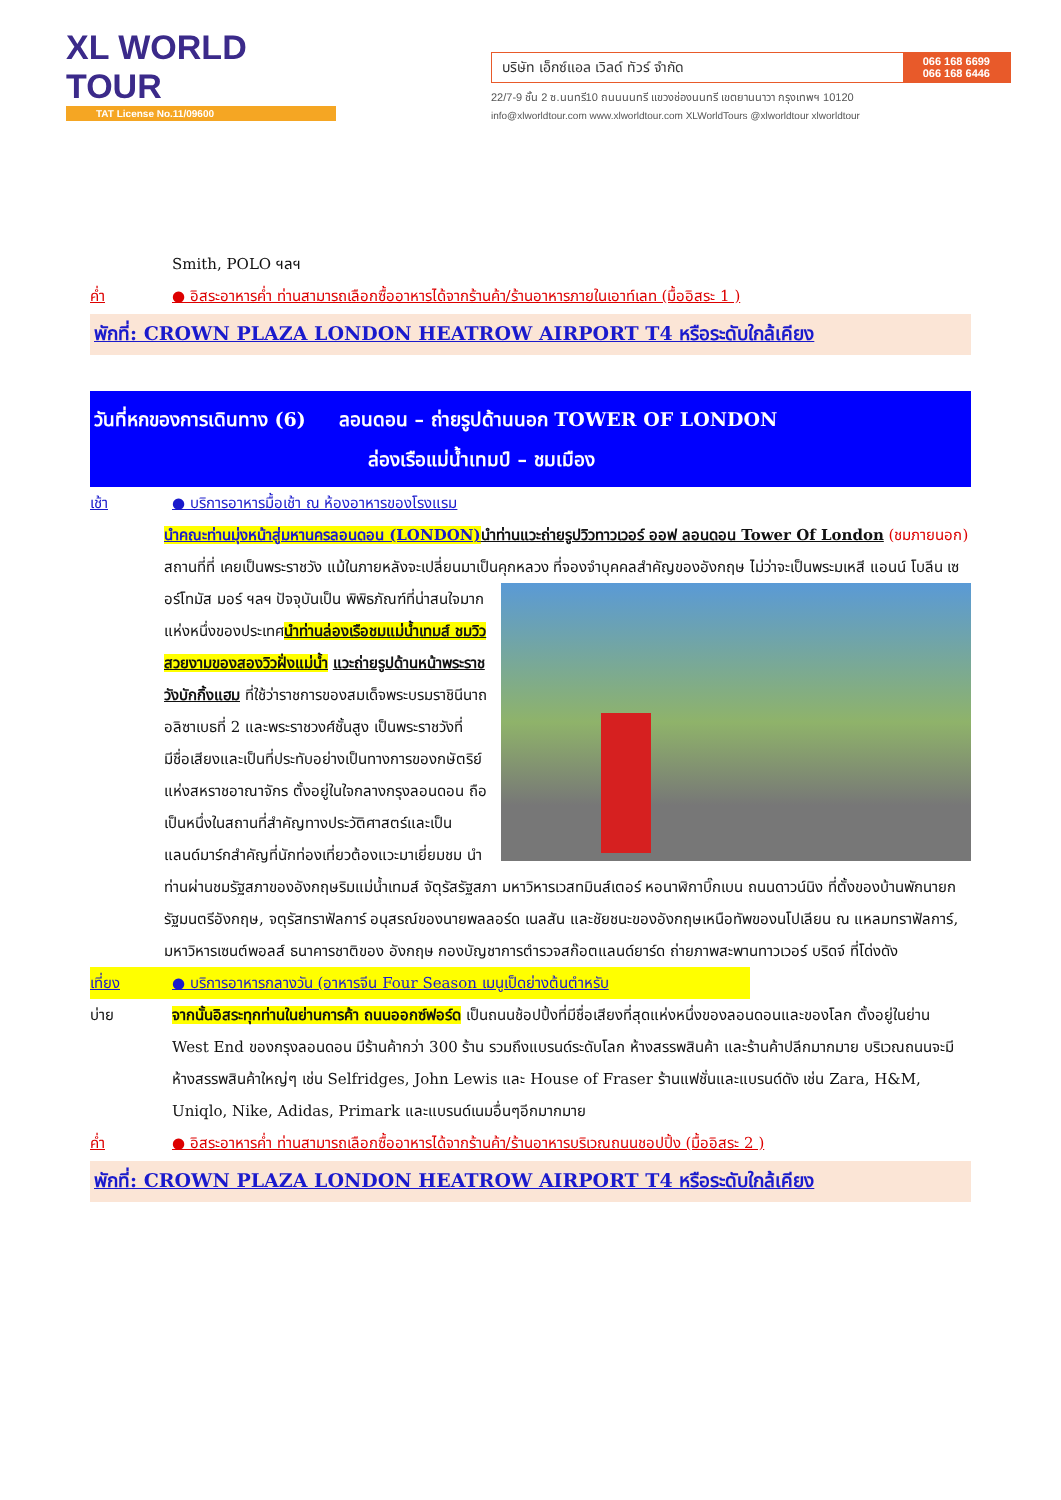XL WORLD TOUR
TAT License No.11/09600
บริษัท เอ็กซ์แอล เวิลด์ ทัวร์ จำกัด 066 168 6699
066 168 6446
22/7-9 ชั้น 2 ซ.นนทรี10 ถนนนนทรี แขวงช่องนนทรี เขตยานนาวา กรุงเทพฯ 10120
info@xlworldtour.com www.xlworldtour.com XLWorldTours @xlworldtour xlworldtour
Smith, POLO ฯลฯ
ค่ำ ● อิสระอาหารค่ำ ท่านสามารถเลือกซื้ออาหารได้จากร้านค้า/ร้านอาหารภายในเอาท์เลท (มื้ออิสระ 1 )
พักที่: CROWN PLAZA LONDON HEATROW AIRPORT T4 หรือระดับใกล้เคียง
วันที่หกของการเดินทาง (6) ลอนดอน – ถ่ายรูปด้านนอก TOWER OF LONDON
ล่องเรือแม่น้ำเทมป์ – ชมเมือง
เช้า ● บริการอาหารมื้อเช้า ณ ห้องอาหารของโรงแรม
นำคณะท่านมุ่งหน้าสู่มหานครลอนดอน (LONDON) นำท่านแวะถ่ายรูปวิวทาวเวอร์ ออฟ ลอนดอน Tower Of London (ชมภายนอก) สถานที่ที่ เคยเป็นพระราชวัง แม้ในภายหลังจะเปลี่ยนมาเป็นคุกหลวง ที่จองจำบุคคลสำคัญของอังกฤษ ไม่ว่าจะเป็นพระมเหสี แอนน์ โบลีน เซอร์โทมัส มอร์ ฯลฯ ปัจจุบันเป็น
พิพิธภัณฑ์ที่น่าสนใจมากแห่งหนึ่งของประเทศนำท่านล่องเรือชมแม่น้ำเทมส์ ชมวิวสวยงามของสองวิวฝั่งแม่น้ำ แวะถ่ายรูปด้านหน้าพระราชวังบักกิ้งแฮม ที่ใช้ว่าราชการของสมเด็จพระบรมราชินีนาถอลิซาเบธที่ 2 และพระราชวงศ์ชั้นสูง เป็นพระราชวังที่มีชื่อเสียงและเป็นที่ประทับอย่างเป็นทางการของกษัตริย์แห่งสหราชอาณาจักร ตั้งอยู่ในใจกลางกรุงลอนดอน ถือเป็นหนึ่งในสถานที่สำคัญทางประวัติศาสตร์และเป็นแลนด์มาร์กสำคัญที่นักท่องเที่ยวต้องแวะมาเยี่ยมชม นำท่านผ่านชมรัฐสภาของอังกฤษริมแม่น้ำเทมส์ จัตุรัสรัฐสภา มหาวิหารเวสทมินส์เตอร์ หอนาฬิกาบิ๊กเบน ถนนดาวน์นิง ที่ตั้งของบ้านพักนายก รัฐมนตรีอังกฤษ, จตุรัสทราฟัลการ์ อนุสรณ์ของนายพลลอร์ด เนลสัน และชัยชนะของอังกฤษเหนือทัพของนโปเลียน ณ แหลมทราฟัลการ์, มหาวิหารเซนต์พอลส์ ธนาคารชาติของ อังกฤษ กองบัญชาการตำรวจสก๊อตแลนด์ยาร์ด ถ่ายภาพสะพานทาวเวอร์ บริดจ์ ที่โด่งดัง
เที่ยง ● บริการอาหารกลางวัน (อาหารจีน Four Season เมนูเป็ดย่างต้นตำหรับ
บ่าย จากนั้นอิสระทุกท่านในย่านการค้า ถนนออกซ์ฟอร์ด เป็นถนนช้อปปิ้งที่มีชื่อเสียงที่สุดแห่งหนึ่งของลอนดอนและของโลก ตั้งอยู่ในย่าน West End ของกรุงลอนดอน มีร้านค้ากว่า 300 ร้าน รวมถึงแบรนด์ระดับโลก ห้างสรรพสินค้า และร้านค้าปลีกมากมาย บริเวณถนนจะมีห้างสรรพสินค้าใหญ่ๆ เช่น Selfridges, John Lewis และ House of Fraser ร้านแฟชั่นและแบรนด์ดัง เช่น Zara, H&M, Uniqlo, Nike, Adidas, Primark และแบรนด์เนมอื่นๆอีกมากมาย
ค่ำ ● อิสระอาหารค่ำ ท่านสามารถเลือกซื้ออาหารได้จากร้านค้า/ร้านอาหารบริเวณถนนชอปปิ้ง (มื้ออิสระ 2 )
พักที่: CROWN PLAZA LONDON HEATROW AIRPORT T4 หรือระดับใกล้เคียง